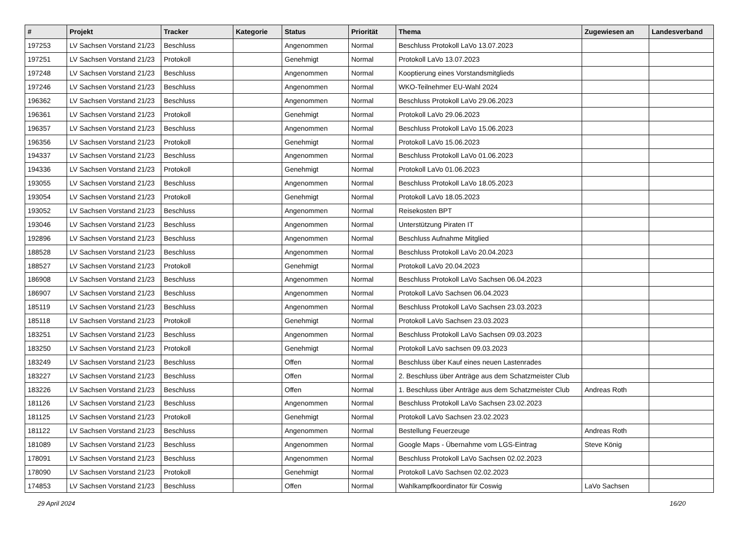| # | Projekt | Tracker | Kategorie | Status | Priorität | Thema | Zugewiesen an | Landesverband |
| --- | --- | --- | --- | --- | --- | --- | --- | --- |
| 197253 | LV Sachsen Vorstand 21/23 | Beschluss | | Angenommen | Normal | Beschluss Protokoll LaVo 13.07.2023 | | |
| 197251 | LV Sachsen Vorstand 21/23 | Protokoll | | Genehmigt | Normal | Protokoll LaVo 13.07.2023 | | |
| 197248 | LV Sachsen Vorstand 21/23 | Beschluss | | Angenommen | Normal | Kooptierung eines Vorstandsmitglieds | | |
| 197246 | LV Sachsen Vorstand 21/23 | Beschluss | | Angenommen | Normal | WKO-Teilnehmer EU-Wahl 2024 | | |
| 196362 | LV Sachsen Vorstand 21/23 | Beschluss | | Angenommen | Normal | Beschluss Protokoll LaVo 29.06.2023 | | |
| 196361 | LV Sachsen Vorstand 21/23 | Protokoll | | Genehmigt | Normal | Protokoll LaVo 29.06.2023 | | |
| 196357 | LV Sachsen Vorstand 21/23 | Beschluss | | Angenommen | Normal | Beschluss Protokoll LaVo 15.06.2023 | | |
| 196356 | LV Sachsen Vorstand 21/23 | Protokoll | | Genehmigt | Normal | Protokoll LaVo 15.06.2023 | | |
| 194337 | LV Sachsen Vorstand 21/23 | Beschluss | | Angenommen | Normal | Beschluss Protokoll LaVo 01.06.2023 | | |
| 194336 | LV Sachsen Vorstand 21/23 | Protokoll | | Genehmigt | Normal | Protokoll LaVo 01.06.2023 | | |
| 193055 | LV Sachsen Vorstand 21/23 | Beschluss | | Angenommen | Normal | Beschluss Protokoll LaVo 18.05.2023 | | |
| 193054 | LV Sachsen Vorstand 21/23 | Protokoll | | Genehmigt | Normal | Protokoll LaVo 18.05.2023 | | |
| 193052 | LV Sachsen Vorstand 21/23 | Beschluss | | Angenommen | Normal | Reisekosten BPT | | |
| 193046 | LV Sachsen Vorstand 21/23 | Beschluss | | Angenommen | Normal | Unterstützung Piraten IT | | |
| 192896 | LV Sachsen Vorstand 21/23 | Beschluss | | Angenommen | Normal | Beschluss Aufnahme Mitglied | | |
| 188528 | LV Sachsen Vorstand 21/23 | Beschluss | | Angenommen | Normal | Beschluss Protokoll LaVo 20.04.2023 | | |
| 188527 | LV Sachsen Vorstand 21/23 | Protokoll | | Genehmigt | Normal | Protokoll LaVo 20.04.2023 | | |
| 186908 | LV Sachsen Vorstand 21/23 | Beschluss | | Angenommen | Normal | Beschluss Protokoll LaVo Sachsen 06.04.2023 | | |
| 186907 | LV Sachsen Vorstand 21/23 | Beschluss | | Angenommen | Normal | Protokoll LaVo Sachsen 06.04.2023 | | |
| 185119 | LV Sachsen Vorstand 21/23 | Beschluss | | Angenommen | Normal | Beschluss Protokoll LaVo Sachsen 23.03.2023 | | |
| 185118 | LV Sachsen Vorstand 21/23 | Protokoll | | Genehmigt | Normal | Protokoll LaVo Sachsen 23.03.2023 | | |
| 183251 | LV Sachsen Vorstand 21/23 | Beschluss | | Angenommen | Normal | Beschluss Protokoll LaVo Sachsen 09.03.2023 | | |
| 183250 | LV Sachsen Vorstand 21/23 | Protokoll | | Genehmigt | Normal | Protokoll LaVo sachsen 09.03.2023 | | |
| 183249 | LV Sachsen Vorstand 21/23 | Beschluss | | Offen | Normal | Beschluss über Kauf eines neuen Lastenrades | | |
| 183227 | LV Sachsen Vorstand 21/23 | Beschluss | | Offen | Normal | 2. Beschluss über Anträge aus dem Schatzmeister Club | | |
| 183226 | LV Sachsen Vorstand 21/23 | Beschluss | | Offen | Normal | 1. Beschluss über Anträge aus dem Schatzmeister Club | Andreas Roth | |
| 181126 | LV Sachsen Vorstand 21/23 | Beschluss | | Angenommen | Normal | Beschluss Protokoll LaVo Sachsen 23.02.2023 | | |
| 181125 | LV Sachsen Vorstand 21/23 | Protokoll | | Genehmigt | Normal | Protokoll LaVo Sachsen 23.02.2023 | | |
| 181122 | LV Sachsen Vorstand 21/23 | Beschluss | | Angenommen | Normal | Bestellung Feuerzeuge | Andreas Roth | |
| 181089 | LV Sachsen Vorstand 21/23 | Beschluss | | Angenommen | Normal | Google Maps - Übernahme vom LGS-Eintrag | Steve König | |
| 178091 | LV Sachsen Vorstand 21/23 | Beschluss | | Angenommen | Normal | Beschluss Protokoll LaVo Sachsen 02.02.2023 | | |
| 178090 | LV Sachsen Vorstand 21/23 | Protokoll | | Genehmigt | Normal | Protokoll LaVo Sachsen 02.02.2023 | | |
| 174853 | LV Sachsen Vorstand 21/23 | Beschluss | | Offen | Normal | Wahlkampfkoordinator für Coswig | LaVo Sachsen | |
29 April 2024 16/20